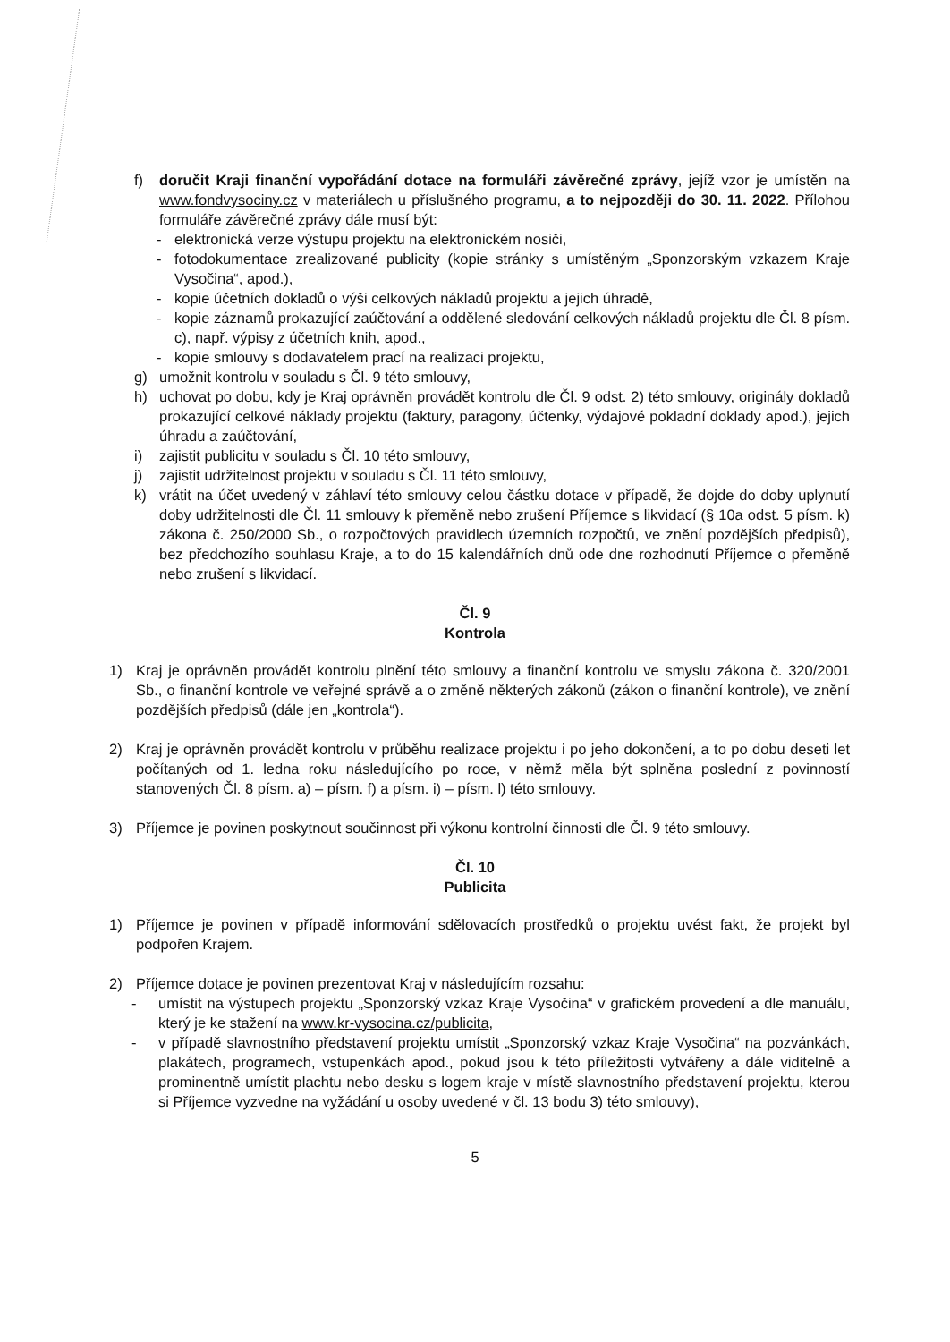f) doručit Kraji finanční vypořádání dotace na formuláři závěrečné zprávy, jejíž vzor je umístěn na www.fondvysociny.cz v materiálech u příslušného programu, a to nejpozději do 30. 11. 2022. Přílohou formuláře závěrečné zprávy dále musí být:
- elektronická verze výstupu projektu na elektronickém nosiči,
- fotodokumentace zrealizované publicity (kopie stránky s umístěným „Sponzorským vzkazem Kraje Vysočina“, apod.),
- kopie účetních dokladů o výši celkových nákladů projektu a jejich úhradě,
- kopie záznamů prokazující zaúčtování a oddělené sledování celkových nákladů projektu dle Čl. 8 písm. c), např. výpisy z účetních knih, apod.,
- kopie smlouvy s dodavatelem prací na realizaci projektu,
g) umožnit kontrolu v souladu s Čl. 9 této smlouvy,
h) uchovat po dobu, kdy je Kraj oprávněn provádět kontrolu dle Čl. 9 odst. 2) této smlouvy, originály dokladů prokazující celkové náklady projektu (faktury, paragony, účtenky, výdajové pokladní doklady apod.), jejich úhradu a zaúčtování,
i) zajistit publicitu v souladu s Čl. 10 této smlouvy,
j) zajistit udržitelnost projektu v souladu s Čl. 11 této smlouvy,
k) vrátit na účet uvedený v záhlaví této smlouvy celou částku dotace v případě, že dojde do doby uplynutí doby udržitelnosti dle Čl. 11 smlouvy k přeměně nebo zrušení Příjemce s likvidací (§ 10a odst. 5 písm. k) zákona č. 250/2000 Sb., o rozpočtových pravidlech územních rozpočtů, ve znění pozdějších předpisů), bez předchozího souhlasu Kraje, a to do 15 kalendářních dnů ode dne rozhodnutí Příjemce o přeměně nebo zrušení s likvidací.
Čl. 9
Kontrola
1) Kraj je oprávněn provádět kontrolu plnění této smlouvy a finanční kontrolu ve smyslu zákona č. 320/2001 Sb., o finanční kontrole ve veřejné správě a o změně některých zákonů (zákon o finanční kontrole), ve znění pozdějších předpisů (dále jen „kontrola“).
2) Kraj je oprávněn provádět kontrolu v průběhu realizace projektu i po jeho dokončení, a to po dobu deseti let počítaných od 1. ledna roku následujícího po roce, v němž měla být splněna poslední z povinností stanovených Čl. 8 písm. a) – písm. f) a písm. i) – písm. l) této smlouvy.
3) Příjemce je povinen poskytnout součinnost při výkonu kontrolní činnosti dle Čl. 9 této smlouvy.
Čl. 10
Publicita
1) Příjemce je povinen v případě informování sdělovacích prostředků o projektu uvést fakt, že projekt byl podpořen Krajem.
2) Příjemce dotace je povinen prezentovat Kraj v následujícím rozsahu:
- umístit na výstupech projektu „Sponzorský vzkaz Kraje Vysočina“ v grafickém provedení a dle manuálu, který je ke stažení na www.kr-vysocina.cz/publicita,
- v případě slavnostního představení projektu umístit „Sponzorský vzkaz Kraje Vysočina“ na pozvánkách, plakátech, programech, vstupenkách apod., pokud jsou k této příležitosti vytvářeny a dále viditelně a prominentně umístit plachtu nebo desku s logem kraje v místě slavnostního představení projektu, kterou si Příjemce vyzvedne na vyžádání u osoby uvedené v čl. 13 bodu 3) této smlouvy),
5